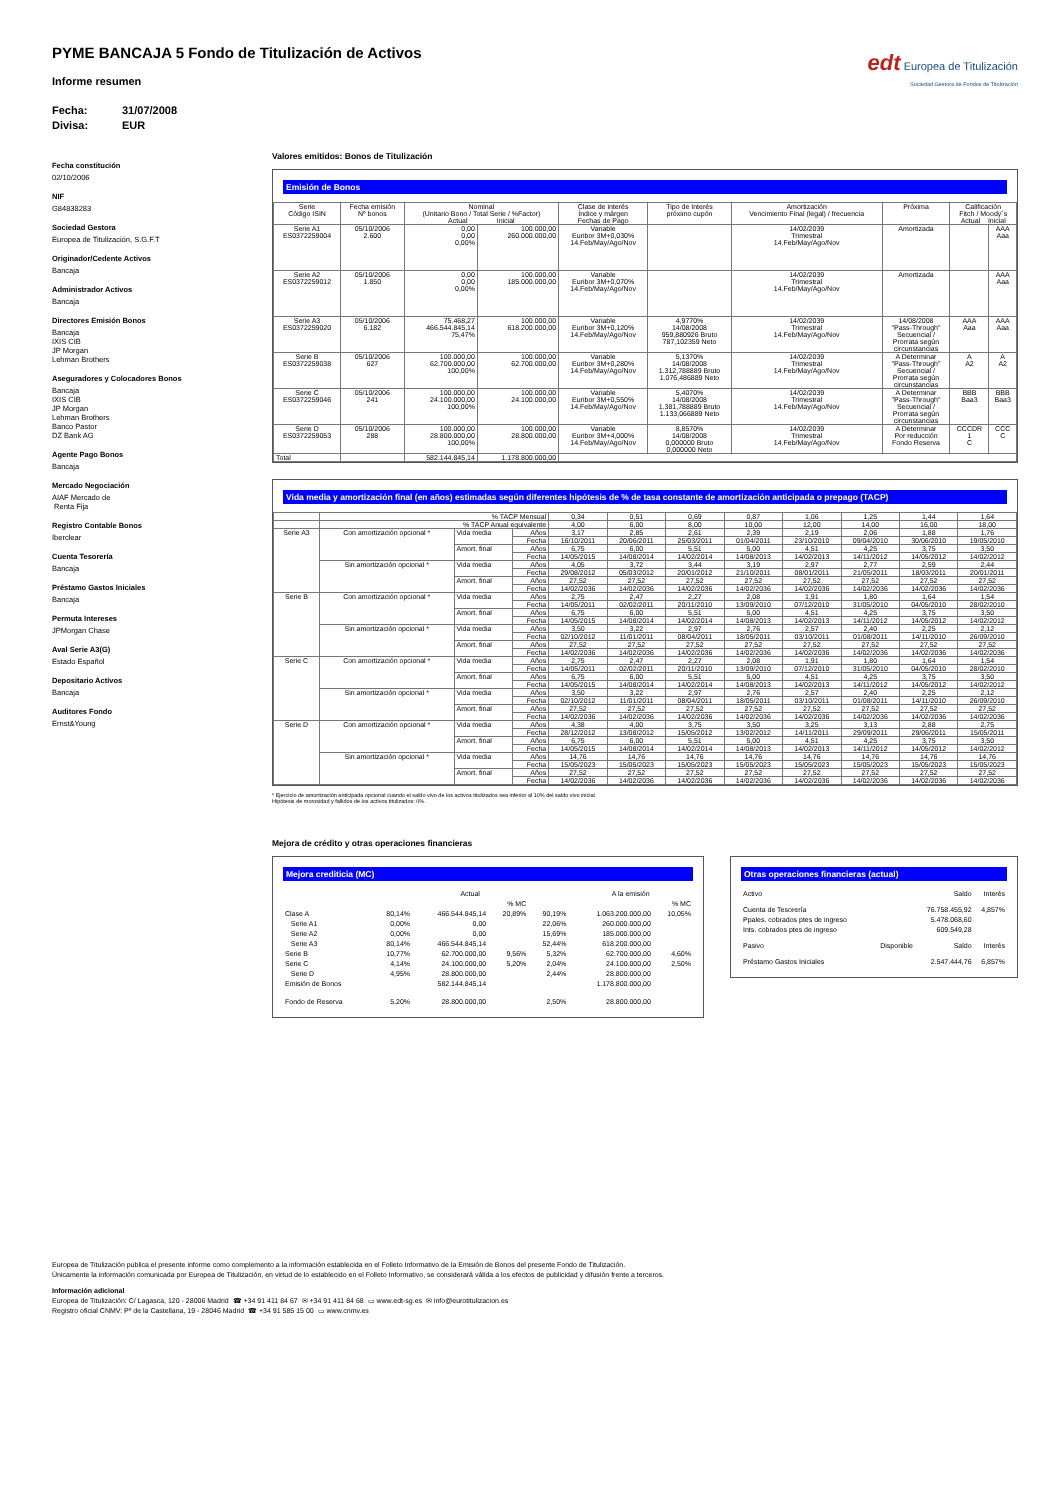edt Europea de Titulización
Sociedad Gestora de Fondos de Titulización
PYME BANCAJA 5 Fondo de Titulización de Activos
Informe resumen
Fecha: 31/07/2008 Divisa: EUR
Fecha constitución
02/10/2006
NIF
G84838283
Sociedad Gestora
Europea de Titulización, S.G.F.T
Originador/Cedente Activos
Bancaja
Administrador Activos
Bancaja
Directores Emisión Bonos
Bancaja
IXIS CIB
JP Morgan
Lehman Brothers
Aseguradores y Colocadores Bonos
Bancaja
IXIS CIB
JP Morgan
Lehman Brothers
Banco Pastor
DZ Bank AG
Agente Pago Bonos
Bancaja
Mercado Negociación
AIAF Mercado de
Renta Fija
Registro Contable Bonos
Iberclear
Cuenta Tesorería
Bancaja
Préstamo Gastos Iniciales
Bancaja
Permuta Intereses
JPMorgan Chase
Aval Serie A3(G)
Estado Español
Depositario Activos
Bancaja
Auditores Fondo
Ernst&Young
Valores emitidos: Bonos de Titulización
Emisión de Bonos
| Serie Código ISIN | Fecha emisión Nº bonos | Nominal (Unitario Bono / Total Serie / %Factor) Actual Inicial | | Clase de interés Índice y márgen Fechas de Pago | Tipo de Interés próximo cupón | Amortización Vencimiento Final (legal) / frecuencia | Próxima | Calificación Fitch / Moody´s Actual Inicial | |
| --- | --- | --- | --- | --- | --- | --- | --- | --- | --- |
| Serie A1 ES0372259004 | 05/10/2006 2.600 | 0,00 0,00 0,00% | 100.000,00 260.000.000,00 | Variable Euribor 3M+0,030% 14.Feb/May/Ago/Nov | | 14/02/2039 Trimestral 14.Feb/May/Ago/Nov | Amortizada | | AAA Aaa |
| Serie A2 ES0372259012 | 05/10/2006 1.850 | 0,00 0,00 0,00% | 100.000,00 185.000.000,00 | Variable Euribor 3M+0,070% 14.Feb/May/Ago/Nov | | 14/02/2039 Trimestral 14.Feb/May/Ago/Nov | Amortizada | | AAA Aaa |
| Serie A3 ES0372259020 | 05/10/2006 6.182 | 75.468,27 466.544.845,14 75,47% | 100.000,00 618.200.000,00 | Variable Euribor 3M+0,120% 14.Feb/May/Ago/Nov | 4,9770% 14/08/2008 959,880926 Bruto 787,102359 Neto | 14/02/2039 Trimestral 14.Feb/May/Ago/Nov | 14/08/2008 "Pass-Through" Secuencial / Prorrata según circunstancias | AAA Aaa | AAA Aaa |
| Serie B ES0372259038 | 05/10/2006 627 | 100.000,00 62.700.000,00 100,00% | 100.000,00 62.700.000,00 | Variable Euribor 3M+0,280% 14.Feb/May/Ago/Nov | 5,1370% 14/08/2008 1.312,788889 Bruto 1.076,486889 Neto | 14/02/2039 Trimestral 14.Feb/May/Ago/Nov | A Determinar "Pass-Through" Secuencial / Prorrata según circunstancias | A A2 | A A2 |
| Serie C ES0372259046 | 05/10/2006 241 | 100.000,00 24.100.000,00 100,00% | 100.000,00 24.100.000,00 | Variable Euribor 3M+0,550% 14.Feb/May/Ago/Nov | 5,4070% 14/08/2008 1.381,788889 Bruto 1.133,066889 Neto | 14/02/2039 Trimestral 14.Feb/May/Ago/Nov | A Determinar "Pass-Through" Secuencial / Prorrata según circunstancias | BBB Baa3 | BBB Baa3 |
| Serie D ES0372259053 | 05/10/2006 288 | 100.000,00 28.800.000,00 100,00% | 100.000,00 28.800.000,00 | Variable Euribor 3M+4,000% 14.Feb/May/Ago/Nov | 8,8570% 14/08/2008 0,000000 Bruto 0,000000 Neto | 14/02/2039 Trimestral 14.Feb/May/Ago/Nov | A Determinar Por reducción Fondo Reserva | CCCDR 1 C | CCC C |
| Total | | 582.144.845,14 | 1.178.800.000,00 | | | | | | |
Vida media y amortización final (en años) estimadas según diferentes hipótesis de % de tasa constante de amortización anticipada o prepago (TACP)
| | % TACP Mensual | | | 0,34 | 0,51 | 0,69 | 0,87 | 1,06 | 1,25 | 1,44 | 1,64 |
| | % TACP Anual equivalente | | | 4,00 | 6,00 | 8,00 | 10,00 | 12,00 | 14,00 | 16,00 | 18,00 |
| Serie A3 | Con amortización opcional * | Vida media | Años | 3,17 | 2,85 | 2,61 | 2,39 | 2,19 | 2,06 | 1,88 | 1,76 |
| | | | Fecha | 16/10/2011 | 20/06/2011 | 25/03/2011 | 01/04/2011 | 23/10/2010 | 09/04/2010 | 30/06/2010 | 19/05/2010 |
| | | Amort. final | Años | 6,75 | 6,00 | 5,51 | 5,00 | 4,51 | 4,25 | 3,75 | 3,50 |
| | | | Fecha | 14/05/2015 | 14/08/2014 | 14/02/2014 | 14/08/2013 | 14/02/2013 | 14/11/2012 | 14/05/2012 | 14/02/2012 |
| | Sin amortización opcional * | Vida media | Años | 4,05 | 3,72 | 3,44 | 3,19 | 2,97 | 2,77 | 2,59 | 2,44 |
| | | | Fecha | 29/08/2012 | 05/03/2012 | 20/01/2012 | 21/10/2011 | 08/01/2011 | 21/05/2011 | 18/03/2011 | 20/01/2011 |
| | | Amort. final | Años | 27,52 | 27,52 | 27,52 | 27,52 | 27,52 | 27,52 | 27,52 | 27,52 |
| | | | Fecha | 14/02/2036 | 14/02/2036 | 14/02/2036 | 14/02/2036 | 14/02/2036 | 14/02/2036 | 14/02/2036 | 14/02/2036 |
| Serie B | Con amortización opcional * | Vida media | Años | 2,75 | 2,47 | 2,27 | 2,08 | 1,91 | 1,80 | 1,64 | 1,54 |
| | | | Fecha | 14/05/2011 | 02/02/2011 | 20/11/2010 | 13/09/2010 | 07/12/2010 | 31/05/2010 | 04/05/2010 | 28/02/2010 |
| | | Amort. final | Años | 6,75 | 6,00 | 5,51 | 5,00 | 4,51 | 4,25 | 3,75 | 3,50 |
| | | | Fecha | 14/05/2015 | 14/08/2014 | 14/02/2014 | 14/08/2013 | 14/02/2013 | 14/11/2012 | 14/05/2012 | 14/02/2012 |
| | Sin amortización opcional * | Vida media | Años | 3,50 | 3,22 | 2,97 | 2,76 | 2,57 | 2,40 | 2,25 | 2,12 |
| | | | Fecha | 02/10/2012 | 11/01/2011 | 08/04/2011 | 18/05/2011 | 03/10/2011 | 01/08/2011 | 14/11/2010 | 26/09/2010 |
| | | Amort. final | Años | 27,52 | 27,52 | 27,52 | 27,52 | 27,52 | 27,52 | 27,52 | 27,52 |
| | | | Fecha | 14/02/2036 | 14/02/2036 | 14/02/2036 | 14/02/2036 | 14/02/2036 | 14/02/2036 | 14/02/2036 | 14/02/2036 |
| Serie C | Con amortización opcional * | Vida media | Años | 2,75 | 2,47 | 2,27 | 2,08 | 1,91 | 1,80 | 1,64 | 1,54 |
| | | | Fecha | 14/05/2011 | 02/02/2011 | 20/11/2010 | 13/09/2010 | 07/12/2010 | 31/05/2010 | 04/05/2010 | 28/02/2010 |
| | | Amort. final | Años | 6,75 | 6,00 | 5,51 | 5,00 | 4,51 | 4,25 | 3,75 | 3,50 |
| | | | Fecha | 14/05/2015 | 14/08/2014 | 14/02/2014 | 14/08/2013 | 14/02/2013 | 14/11/2012 | 14/05/2012 | 14/02/2012 |
| | Sin amortización opcional * | Vida media | Años | 3,50 | 3,22 | 2,97 | 2,76 | 2,57 | 2,40 | 2,25 | 2,12 |
| | | | Fecha | 02/10/2012 | 11/01/2011 | 08/04/2011 | 18/05/2011 | 03/10/2011 | 01/08/2011 | 14/11/2010 | 26/09/2010 |
| | | Amort. final | Años | 27,52 | 27,52 | 27,52 | 27,52 | 27,52 | 27,52 | 27,52 | 27,52 |
| | | | Fecha | 14/02/2036 | 14/02/2036 | 14/02/2036 | 14/02/2036 | 14/02/2036 | 14/02/2036 | 14/02/2036 | 14/02/2036 |
| Serie D | Con amortización opcional * | Vida media | Años | 4,38 | 4,00 | 3,75 | 3,50 | 3,25 | 3,13 | 2,88 | 2,75 |
| | | | Fecha | 28/12/2012 | 13/08/2012 | 15/05/2012 | 13/02/2012 | 14/11/2011 | 29/09/2011 | 29/06/2011 | 15/05/2011 |
| | | Amort. final | Años | 6,75 | 6,00 | 5,51 | 5,00 | 4,51 | 4,25 | 3,75 | 3,50 |
| | | | Fecha | 14/05/2015 | 14/08/2014 | 14/02/2014 | 14/08/2013 | 14/02/2013 | 14/11/2012 | 14/05/2012 | 14/02/2012 |
| | Sin amortización opcional * | Vida media | Años | 14,76 | 14,76 | 14,76 | 14,76 | 14,76 | 14,76 | 14,76 | 14,76 |
| | | | Fecha | 15/05/2023 | 15/05/2023 | 15/05/2023 | 15/05/2023 | 15/05/2023 | 15/05/2023 | 15/05/2023 | 15/05/2023 |
| | | Amort. final | Años | 27,52 | 27,52 | 27,52 | 27,52 | 27,52 | 27,52 | 27,52 | 27,52 |
| | | | Fecha | 14/02/2036 | 14/02/2036 | 14/02/2036 | 14/02/2036 | 14/02/2036 | 14/02/2036 | 14/02/2036 | 14/02/2036 |
* Ejercicio de amortización anticipada opcional cuando el saldo vivo de los activos titulizados sea inferior al 10% del saldo vivo inicial.
Hipótesis de morosidad y fallidos de los activos titulizados: 0%.
Mejora de crédito y otras operaciones financieras
Mejora crediticia (MC)
| | | Actual | | | A la emisión | |
| | | | % MC | | | % MC |
| Clase A | 80,14% | 466.544.845,14 | 20,89% | 90,19% | 1.063.200.000,00 | 10,05% |
| Serie A1 | 0,00% | 0,00 | | 22,06% | 260.000.000,00 | |
| Serie A2 | 0,00% | 0,00 | | 15,69% | 185.000.000,00 | |
| Serie A3 | 80,14% | 466.544.845,14 | | 52,44% | 618.200.000,00 | |
| Serie B | 10,77% | 62.700.000,00 | 9,56% | 5,32% | 62.700.000,00 | 4,60% |
| Serie C | 4,14% | 24.100.000,00 | 5,20% | 2,04% | 24.100.000,00 | 2,50% |
| Serie D | 4,95% | 28.800.000,00 | | 2,44% | 28.800.000,00 | |
| Emisión de Bonos | | 582.144.845,14 | | | 1.178.800.000,00 | |
| Fondo de Reserva | 5,20% | 28.800.000,00 | | 2,50% | 28.800.000,00 | |
Otras operaciones financieras (actual)
| Activo | | Saldo | Interés |
| Cuenta de Tesorería | | 76.758.455,92 | 4,857% |
| Ppales. cobrados ptes de ingreso | | 5.478.068,60 | |
| Ints. cobrados ptes de ingreso | | 609.549,28 | |
| Pasivo | Disponible | Saldo | Interés |
| Préstamo Gastos Iniciales | | 2.547.444,76 | 6,857% |
Europea de Titulización publica el presente informe como complemento a la información establecida en el Folleto Informativo de la Emisión de Bonos del presente Fondo de Titulización.
Únicamente la información comunicada por Europea de Titulización, en virtud de lo establecido en el Folleto Informativo, se considerará válida a los efectos de publicidad y difusión frente a terceros.
Información adicional
Europea de Titulización: C/ Lagasca, 120 - 28006 Madrid ☎ +34 91 411 84 67 ✉ +34 91 411 84 68 ▭ www.edt-sg.es ✉ info@eurotitulizacion.es
Registro oficial CNMV: Pº de la Castellana, 19 - 28046 Madrid ☎ +34 91 585 15 00 ▭ www.cnmv.es